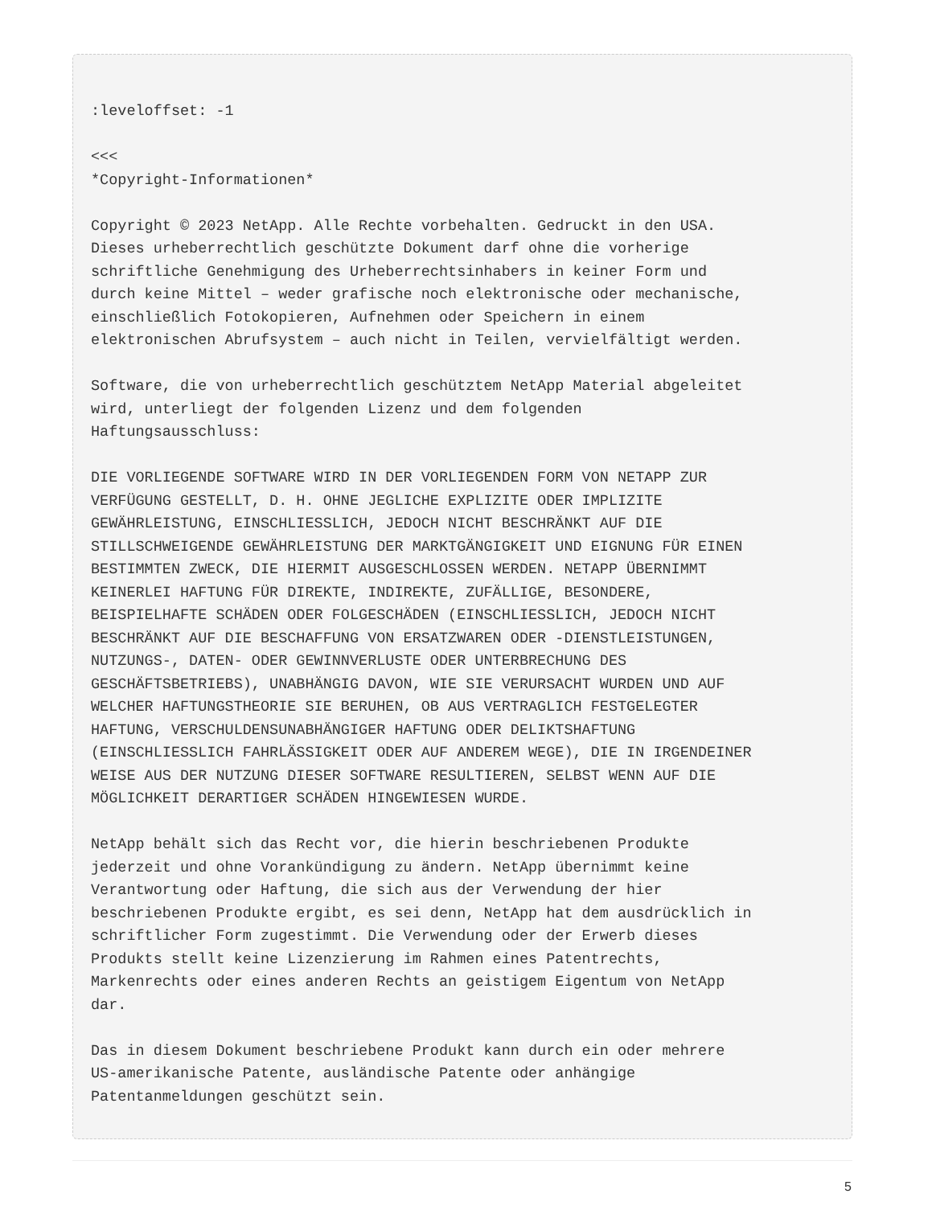:leveloffset: -1

<<<
*Copyright-Informationen*

Copyright © 2023 NetApp. Alle Rechte vorbehalten. Gedruckt in den USA.
Dieses urheberrechtlich geschützte Dokument darf ohne die vorherige
schriftliche Genehmigung des Urheberrechtsinhabers in keiner Form und
durch keine Mittel – weder grafische noch elektronische oder mechanische,
einschließlich Fotokopieren, Aufnehmen oder Speichern in einem
elektronischen Abrufsystem – auch nicht in Teilen, vervielfältigt werden.

Software, die von urheberrechtlich geschütztem NetApp Material abgeleitet
wird, unterliegt der folgenden Lizenz und dem folgenden
Haftungsausschluss:

DIE VORLIEGENDE SOFTWARE WIRD IN DER VORLIEGENDEN FORM VON NETAPP ZUR
VERFÜGUNG GESTELLT, D. H. OHNE JEGLICHE EXPLIZITE ODER IMPLIZITE
GEWÄHRLEISTUNG, EINSCHLIESSLICH, JEDOCH NICHT BESCHRÄNKT AUF DIE
STILLSCHWEIGENDE GEWÄHRLEISTUNG DER MARKTGÄNGIGKEIT UND EIGNUNG FÜR EINEN
BESTIMMTEN ZWECK, DIE HIERMIT AUSGESCHLOSSEN WERDEN. NETAPP ÜBERNIMMT
KEINERLEI HAFTUNG FÜR DIREKTE, INDIREKTE, ZUFÄLLIGE, BESONDERE,
BEISPIELHAFTE SCHÄDEN ODER FOLGESCHÄDEN (EINSCHLIESSLICH, JEDOCH NICHT
BESCHRÄNKT AUF DIE BESCHAFFUNG VON ERSATZWAREN ODER -DIENSTLEISTUNGEN,
NUTZUNGS-, DATEN- ODER GEWINNVERLUSTE ODER UNTERBRECHUNG DES
GESCHÄFTSBETRIEBS), UNABHÄNGIG DAVON, WIE SIE VERURSACHT WURDEN UND AUF
WELCHER HAFTUNGSTHEORIE SIE BERUHEN, OB AUS VERTRAGLICH FESTGELEGTER
HAFTUNG, VERSCHULDENSUNABHÄNGIGER HAFTUNG ODER DELIKTSHAFTUNG
(EINSCHLIESSLICH FAHRLÄSSIGKEIT ODER AUF ANDEREM WEGE), DIE IN IRGENDEINER
WEISE AUS DER NUTZUNG DIESER SOFTWARE RESULTIEREN, SELBST WENN AUF DIE
MÖGLICHKEIT DERARTIGER SCHÄDEN HINGEWIESEN WURDE.

NetApp behält sich das Recht vor, die hierin beschriebenen Produkte
jederzeit und ohne Vorankündigung zu ändern. NetApp übernimmt keine
Verantwortung oder Haftung, die sich aus der Verwendung der hier
beschriebenen Produkte ergibt, es sei denn, NetApp hat dem ausdrücklich in
schriftlicher Form zugestimmt. Die Verwendung oder der Erwerb dieses
Produkts stellt keine Lizenzierung im Rahmen eines Patentrechts,
Markenrechts oder eines anderen Rechts an geistigem Eigentum von NetApp
dar.

Das in diesem Dokument beschriebene Produkt kann durch ein oder mehrere
US-amerikanische Patente, ausländische Patente oder anhängige
Patentanmeldungen geschützt sein.
5